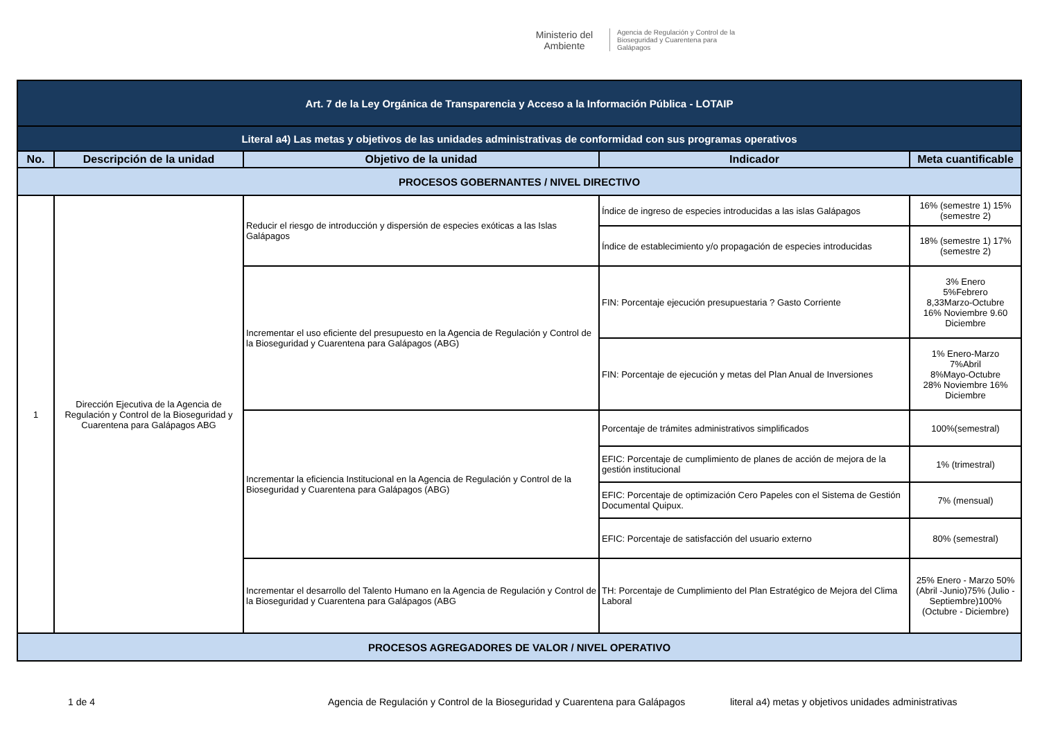Ministerio del Ambiente
Agencia de Regulación y Control de la Bioseguridad y Cuarentena para Galápagos
| Art. 7 de la Ley Orgánica de Transparencia y Acceso a la Información Pública - LOTAIP | | | | |
| Literal a4) Las metas y objetivos de las unidades administrativas de conformidad con sus programas operativos | | | | |
| No. | Descripción de la unidad | Objetivo de la unidad | Indicador | Meta cuantificable |
| PROCESOS GOBERNANTES / NIVEL DIRECTIVO | | | | |
| 1 | Dirección Ejecutiva de la Agencia de Regulación y Control de la Bioseguridad y Cuarentena para Galápagos ABG | Reducir el riesgo de introducción y dispersión de especies exóticas a las Islas Galápagos | Índice de ingreso de especies introducidas a las islas Galápagos | 16% (semestre 1) 15% (semestre 2) |
| | | | Índice de establecimiento y/o propagación de especies introducidas | 18% (semestre 1) 17% (semestre 2) |
| | | Incrementar el uso eficiente del presupuesto en la Agencia de Regulación y Control de la Bioseguridad y Cuarentena para Galápagos (ABG) | FIN: Porcentaje ejecución presupuestaria ? Gasto Corriente | 3% Enero 5%Febrero 8,33Marzo-Octubre 16% Noviembre 9.60 Diciembre |
| | | | FIN: Porcentaje de ejecución y metas del Plan Anual de Inversiones | 1% Enero-Marzo 7%Abril 8%Mayo-Octubre 28% Noviembre 16% Diciembre |
| | | Incrementar la eficiencia Institucional en la Agencia de Regulación y Control de la Bioseguridad y Cuarentena para Galápagos (ABG) | Porcentaje de trámites administrativos simplificados | 100%(semestral) |
| | | | EFIC: Porcentaje de cumplimiento de planes de acción de mejora de la gestión institucional | 1% (trimestral) |
| | | | EFIC: Porcentaje de optimización Cero Papeles con el Sistema de Gestión Documental Quipux. | 7% (mensual) |
| | | | EFIC: Porcentaje de satisfacción del usuario externo | 80% (semestral) |
| | | Incrementar el desarrollo del Talento Humano en la Agencia de Regulación y Control de la Bioseguridad y Cuarentena para Galápagos (ABG | TH: Porcentaje de Cumplimiento del Plan Estratégico de Mejora del Clima Laboral | 25% Enero - Marzo 50% (Abril -Junio)75% (Julio - Septiembre)100% (Octubre - Diciembre) |
| PROCESOS AGREGADORES DE VALOR / NIVEL OPERATIVO | | | | |
1 de 4 Agencia de Regulación y Control de la Bioseguridad y Cuarentena para Galápagos literal a4) metas y objetivos unidades administrativas